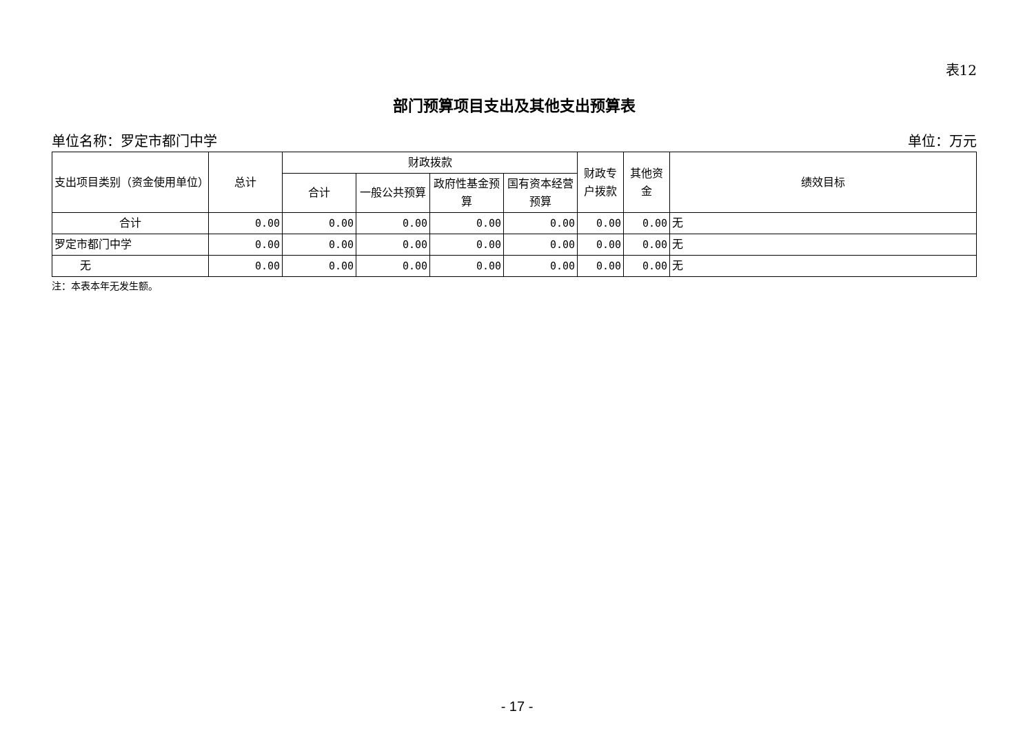表12
部门预算项目支出及其他支出预算表
单位名称：罗定市都门中学 单位：万元
| 支出项目类别（资金使用单位） | 总计 | 财政拨款 | | | | 财政专户拨款 | 其他资金 | 绩效目标 |
| --- | --- | --- | --- | --- | --- | --- | --- | --- |
| | | 合计 | 一般公共预算 | 政府性基金预算 | 国有资本经营预算 | | | |
| 合计 | 0.00 | 0.00 | 0.00 | 0.00 | 0.00 | 0.00 | 0.00 | 无 |
| 罗定市都门中学 | 0.00 | 0.00 | 0.00 | 0.00 | 0.00 | 0.00 | 0.00 | 无 |
| 无 | 0.00 | 0.00 | 0.00 | 0.00 | 0.00 | 0.00 | 0.00 | 无 |
注：本表本年无发生额。
- 17 -